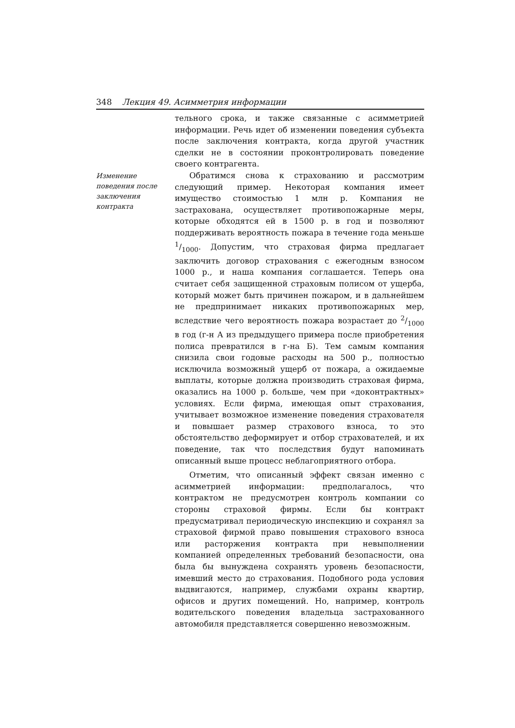348 Лекция 49. Асимметрия информации
тельного срока, и также связанные с асимметрией информации. Речь идет об изменении поведения субъекта после заключения контракта, когда другой участник сделки не в состоянии проконтролировать поведение своего контрагента.
Изменение поведения после заключения контракта
Обратимся снова к страхованию и рассмотрим следующий пример. Некоторая компания имеет имущество стоимостью 1 млн р. Компания не застрахована, осуществляет противопожарные меры, которые обходятся ей в 1500 р. в год и позволяют поддерживать вероятность пожара в течение года меньше 1/1000. Допустим, что страховая фирма предлагает заключить договор страхования с ежегодным взносом 1000 р., и наша компания соглашается. Теперь она считает себя защищенной страховым полисом от ущерба, который может быть причинен пожаром, и в дальнейшем не предпринимает никаких противопожарных мер, вследствие чего вероятность пожара возрастает до 2/1000 в год (г-н А из предыдущего примера после приобретения полиса превратился в г-на Б). Тем самым компания снизила свои годовые расходы на 500 р., полностью исключила возможный ущерб от пожара, а ожидаемые выплаты, которые должна производить страховая фирма, оказались на 1000 р. больше, чем при «доконтрактных» условиях. Если фирма, имеющая опыт страхования, учитывает возможное изменение поведения страхователя и повышает размер страхового взноса, то это обстоятельство деформирует и отбор страхователей, и их поведение, так что последствия будут напоминать описанный выше процесс неблагоприятного отбора.
Отметим, что описанный эффект связан именно с асимметрией информации: предполагалось, что контрактом не предусмотрен контроль компании со стороны страховой фирмы. Если бы контракт предусматривал периодическую инспекцию и сохранял за страховой фирмой право повышения страхового взноса или расторжения контракта при невыполнении компанией определенных требований безопасности, она была бы вынуждена сохранять уровень безопасности, имевший место до страхования. Подобного рода условия выдвигаются, например, службами охраны квартир, офисов и других помещений. Но, например, контроль водительского поведения владельца застрахованного автомобиля представляется совершенно невозможным.